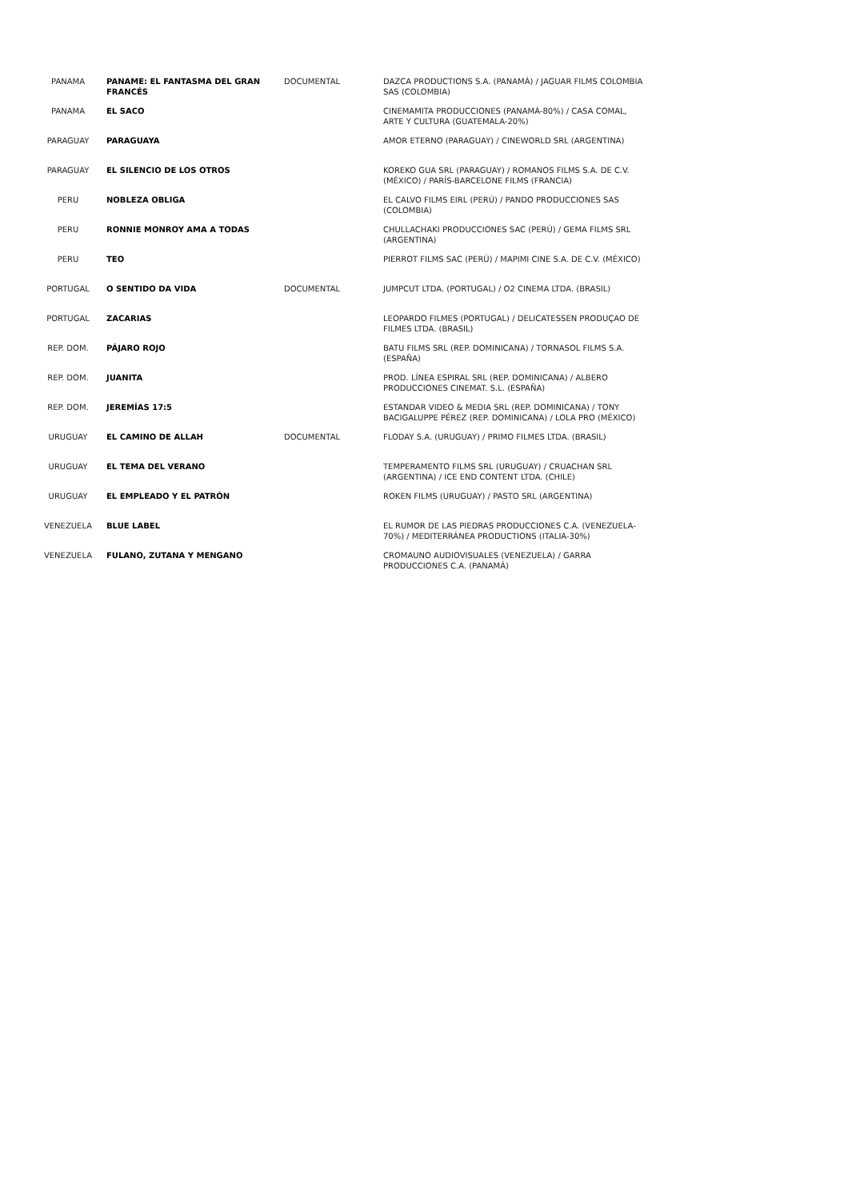| PANAMA | PANAME: EL FANTASMA DEL GRAN FRANCÉS | DOCUMENTAL | DAZCA PRODUCTIONS S.A. (PANAMÁ) / JAGUAR FILMS COLOMBIA SAS (COLOMBIA) |
| PANAMA | EL SACO | | CINEMAMITA PRODUCCIONES (PANAMÁ-80%) / CASA COMAL, ARTE Y CULTURA (GUATEMALA-20%) |
| PARAGUAY | PARAGUAYA | | AMOR ETERNO (PARAGUAY) / CINEWORLD SRL (ARGENTINA) |
| PARAGUAY | EL SILENCIO DE LOS OTROS | | KOREKO GUA SRL (PARAGUAY) / ROMANOS FILMS S.A. DE C.V. (MÉXICO) / PARÍS-BARCELONE FILMS (FRANCIA) |
| PERU | NOBLEZA OBLIGA | | EL CALVO FILMS EIRL (PERÚ) / PANDO PRODUCCIONES SAS (COLOMBIA) |
| PERU | RONNIE MONROY AMA A TODAS | | CHULLACHAKI PRODUCCIONES SAC (PERÚ) / GEMA FILMS SRL (ARGENTINA) |
| PERU | TEO | | PIERROT FILMS SAC (PERÚ) / MAPIMI CINE S.A. DE C.V. (MÉXICO) |
| PORTUGAL | O SENTIDO DA VIDA | DOCUMENTAL | JUMPCUT LTDA. (PORTUGAL) / O2 CINEMA LTDA. (BRASIL) |
| PORTUGAL | ZACARIAS | | LEOPARDO FILMES (PORTUGAL) / DELICATESSEN PRODUÇAO DE FILMES LTDA. (BRASIL) |
| REP. DOM. | PÁJARO ROJO | | BATU FILMS SRL (REP. DOMINICANA) / TORNASOL FILMS S.A. (ESPAÑA) |
| REP. DOM. | JUANITA | | PROD. LÍNEA ESPIRAL SRL (REP. DOMINICANA) / ALBERO PRODUCCIONES CINEMAT. S.L. (ESPAÑA) |
| REP. DOM. | JEREMÍAS 17:5 | | ESTANDAR VIDEO & MEDIA SRL (REP. DOMINICANA) / TONY BACIGALUPPE PÉREZ (REP. DOMINICANA) / LOLA PRO (MÉXICO) |
| URUGUAY | EL CAMINO DE ALLAH | DOCUMENTAL | FLODAY S.A. (URUGUAY) / PRIMO FILMES LTDA. (BRASIL) |
| URUGUAY | EL TEMA DEL VERANO | | TEMPERAMENTO FILMS SRL (URUGUAY) / CRUACHAN SRL (ARGENTINA) / ICE END CONTENT LTDA. (CHILE) |
| URUGUAY | EL EMPLEADO Y EL PATRÓN | | ROKEN FILMS (URUGUAY) / PASTO SRL (ARGENTINA) |
| VENEZUELA | BLUE LABEL | | EL RUMOR DE LAS PIEDRAS PRODUCCIONES C.A. (VENEZUELA-70%) / MEDITERRÁNEA PRODUCTIONS (ITALIA-30%) |
| VENEZUELA | FULANO, ZUTANA Y MENGANO | | CROMAUNO AUDIOVISUALES (VENEZUELA) / GARRA PRODUCCIONES C.A. (PANAMÁ) |